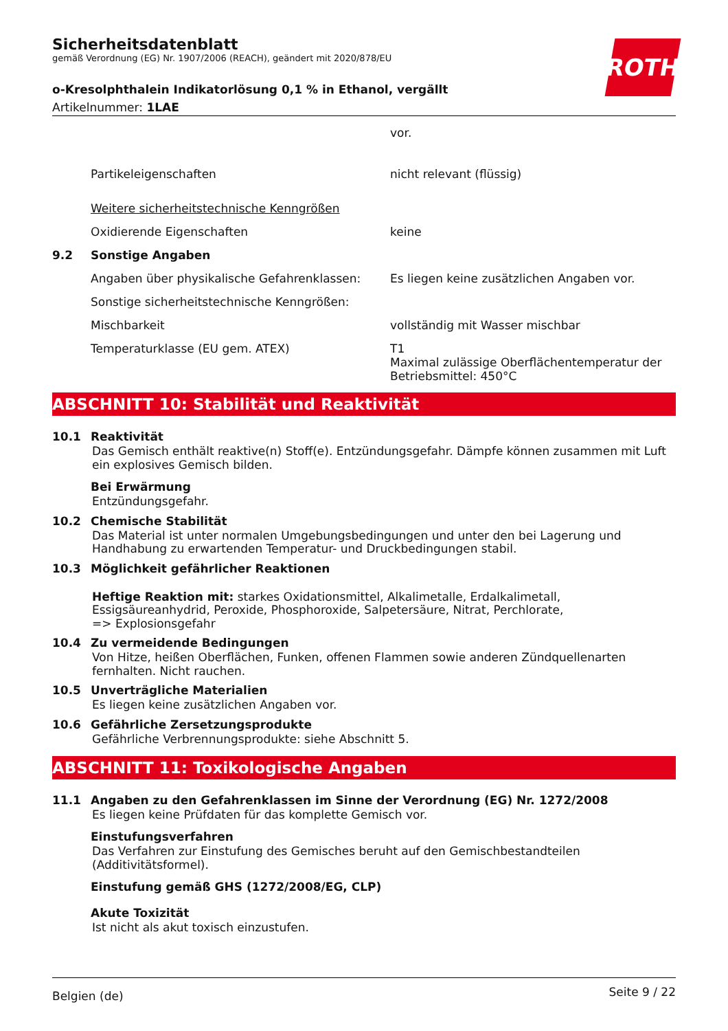ROTH
Sicherheitsdatenblatt
gemäß Verordnung (EG) Nr. 1907/2006 (REACH), geändert mit 2020/878/EU
o-Kresolphthalein Indikatorlösung 0,1 % in Ethanol, vergällt
Artikelnummer: 1LAE
vor.
Partikeleigenschaften nicht relevant (flüssig)
Weitere sicherheitstechnische Kenngrößen
Oxidierende Eigenschaften keine
9.2 Sonstige Angaben
Angaben über physikalische Gefahrenklassen:
Es liegen keine zusätzlichen Angaben vor.
Sonstige sicherheitstechnische Kenngrößen:
Mischbarkeit vollständig mit Wasser mischbar
Temperaturklasse (EU gem. ATEX) T1
Maximal zulässige Oberflächentemperatur der Betriebsmittel: 450°C
ABSCHNITT 10: Stabilität und Reaktivität
10.1 Reaktivität
Das Gemisch enthält reaktive(n) Stoff(e). Entzündungsgefahr. Dämpfe können zusammen mit Luft ein explosives Gemisch bilden.
Bei Erwärmung
Entzündungsgefahr.
10.2 Chemische Stabilität
Das Material ist unter normalen Umgebungsbedingungen und unter den bei Lagerung und Handhabung zu erwartenden Temperatur- und Druckbedingungen stabil.
10.3 Möglichkeit gefährlicher Reaktionen
Heftige Reaktion mit: starkes Oxidationsmittel, Alkalimetalle, Erdalkalimetall, Essigsäureanhydrid, Peroxide, Phosphoroxide, Salpetersäure, Nitrat, Perchlorate,
=> Explosionsgefahr
10.4 Zu vermeidende Bedingungen
Von Hitze, heißen Oberflächen, Funken, offenen Flammen sowie anderen Zündquellenarten fernhalten. Nicht rauchen.
10.5 Unverträgliche Materialien
Es liegen keine zusätzlichen Angaben vor.
10.6 Gefährliche Zersetzungsprodukte
Gefährliche Verbrennungsprodukte: siehe Abschnitt 5.
ABSCHNITT 11: Toxikologische Angaben
11.1 Angaben zu den Gefahrenklassen im Sinne der Verordnung (EG) Nr. 1272/2008
Es liegen keine Prüfdaten für das komplette Gemisch vor.
Einstufungsverfahren
Das Verfahren zur Einstufung des Gemisches beruht auf den Gemischbestandteilen (Additivitätsformel).
Einstufung gemäß GHS (1272/2008/EG, CLP)
Akute Toxizität
Ist nicht als akut toxisch einzustufen.
Belgien (de) Seite 9 / 22